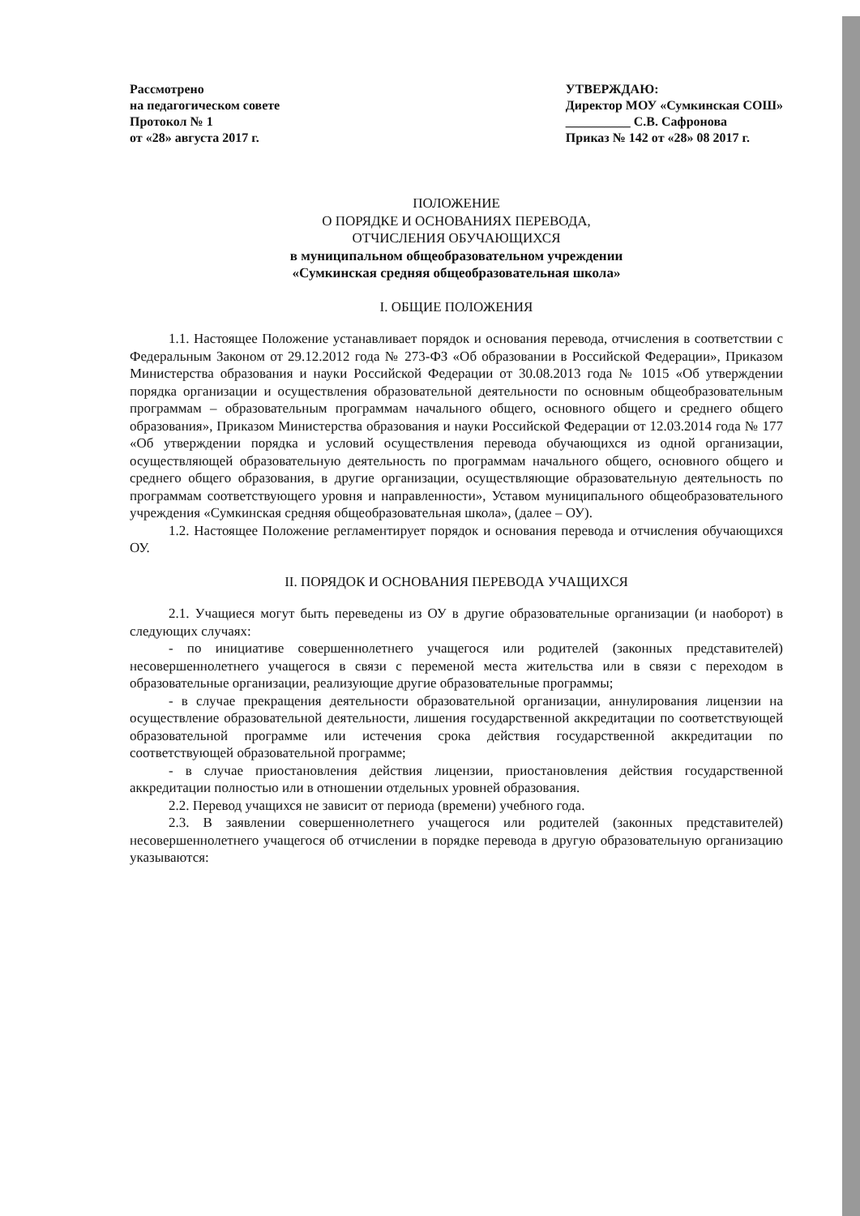Рассмотрено
на педагогическом совете
Протокол № 1
от «28» августа 2017 г.
УТВЕРЖДАЮ:
Директор МОУ «Сумкинская СОШ»
__________ С.В. Сафронова
Приказ № 142 от «28» 08 2017 г.
ПОЛОЖЕНИЕ
О ПОРЯДКЕ И ОСНОВАНИЯХ ПЕРЕВОДА,
ОТЧИСЛЕНИЯ ОБУЧАЮЩИХСЯ
в муниципальном общеобразовательном учреждении
«Сумкинская средняя общеобразовательная школа»
I. ОБЩИЕ ПОЛОЖЕНИЯ
1.1. Настоящее Положение устанавливает порядок и основания перевода, отчисления в соответствии с Федеральным Законом от 29.12.2012 года № 273-ФЗ «Об образовании в Российской Федерации», Приказом Министерства образования и науки Российской Федерации от 30.08.2013 года № 1015 «Об утверждении порядка организации и осуществления образовательной деятельности по основным общеобразовательным программам – образовательным программам начального общего, основного общего и среднего общего образования», Приказом Министерства образования и науки Российской Федерации от 12.03.2014 года № 177 «Об утверждении порядка и условий осуществления перевода обучающихся из одной организации, осуществляющей образовательную деятельность по программам начального общего, основного общего и среднего общего образования, в другие организации, осуществляющие образовательную деятельность по программам соответствующего уровня и направленности», Уставом муниципального общеобразовательного учреждения «Сумкинская средняя общеобразовательная школа», (далее – ОУ).
1.2. Настоящее Положение регламентирует порядок и основания перевода и отчисления обучающихся ОУ.
II. ПОРЯДОК И ОСНОВАНИЯ ПЕРЕВОДА УЧАЩИХСЯ
2.1. Учащиеся могут быть переведены из ОУ в другие образовательные организации (и наоборот) в следующих случаях:
- по инициативе совершеннолетнего учащегося или родителей (законных представителей) несовершеннолетнего учащегося в связи с переменой места жительства или в связи с переходом в образовательные организации, реализующие другие образовательные программы;
- в случае прекращения деятельности образовательной организации, аннулирования лицензии на осуществление образовательной деятельности, лишения государственной аккредитации по соответствующей образовательной программе или истечения срока действия государственной аккредитации по соответствующей образовательной программе;
- в случае приостановления действия лицензии, приостановления действия государственной аккредитации полностью или в отношении отдельных уровней образования.
2.2. Перевод учащихся не зависит от периода (времени) учебного года.
2.3. В заявлении совершеннолетнего учащегося или родителей (законных представителей) несовершеннолетнего учащегося об отчислении в порядке перевода в другую образовательную организацию указываются: